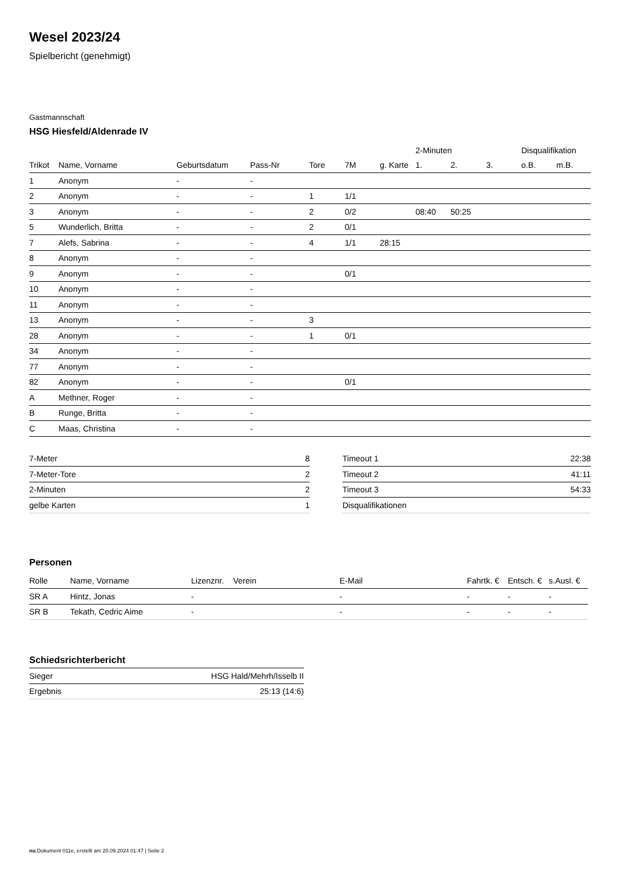Wesel 2023/24
Spielbericht (genehmigt)
Gastmannschaft
HSG Hiesfeld/Aldenrade IV
| | | | | | | | 2-Minuten | | | Disqualifikation | |
| --- | --- | --- | --- | --- | --- | --- | --- | --- | --- | --- | --- |
| Trikot | Name, Vorname | Geburtsdatum | Pass-Nr | Tore | 7M | g. Karte | 1. | 2. | 3. | o.B. | m.B. |
| 1 | Anonym | - | - | | | | | | | | |
| 2 | Anonym | - | - | 1 | 1/1 | | | | | | |
| 3 | Anonym | - | - | 2 | 0/2 | | 08:40 | 50:25 | | | |
| 5 | Wunderlich, Britta | - | - | 2 | 0/1 | | | | | | |
| 7 | Alefs, Sabrina | - | - | 4 | 1/1 | 28:15 | | | | | |
| 8 | Anonym | - | - | | | | | | | | |
| 9 | Anonym | - | - | | 0/1 | | | | | | |
| 10 | Anonym | - | - | | | | | | | | |
| 11 | Anonym | - | - | | | | | | | | |
| 13 | Anonym | - | - | 3 | | | | | | | |
| 28 | Anonym | - | - | 1 | 0/1 | | | | | | |
| 34 | Anonym | - | - | | | | | | | | |
| 77 | Anonym | - | - | | | | | | | | |
| 82 | Anonym | - | - | | 0/1 | | | | | | |
| A | Methner, Roger | - | - | | | | | | | | |
| B | Runge, Britta | - | - | | | | | | | | |
| C | Maas, Christina | - | - | | | | | | | | |
| 7-Meter | 8 |
| 7-Meter-Tore | 2 |
| 2-Minuten | 2 |
| gelbe Karten | 1 |
| Timeout 1 | 22:38 |
| Timeout 2 | 41:11 |
| Timeout 3 | 54:33 |
| Disqualifikationen | |
Personen
| Rolle | Name, Vorname | Lizenznr. | Verein | E-Mail | Fahrtk. € | Entsch. € | s.Ausl. € |
| --- | --- | --- | --- | --- | --- | --- | --- |
| SR A | Hintz, Jonas | - | | - | - | - | - |
| SR B | Tekath, Cedric Aime | - | | - | - | - | - |
Schiedsrichterbericht
| Sieger | HSG Hald/Mehrh/Isselb II |
| Ergebnis | 25:13 (14:6) |
nu.Dokument 011e, erstellt am 20.09.2024 01:47 | Seite 2